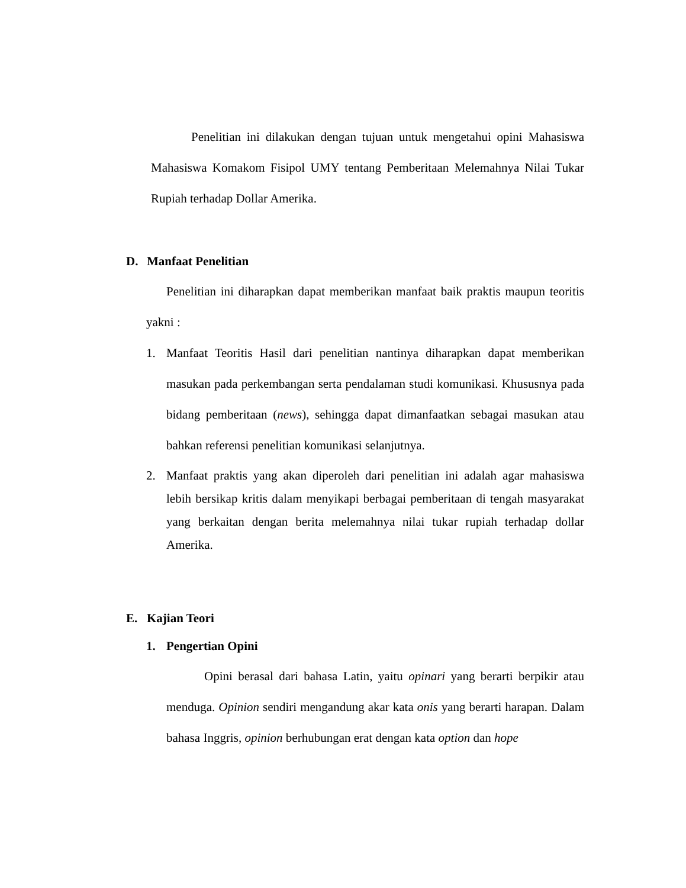Penelitian ini dilakukan dengan tujuan untuk mengetahui opini Mahasiswa Mahasiswa Komakom Fisipol UMY tentang Pemberitaan Melemahnya Nilai Tukar Rupiah terhadap Dollar Amerika.
D. Manfaat Penelitian
Penelitian ini diharapkan dapat memberikan manfaat baik praktis maupun teoritis yakni :
1. Manfaat Teoritis Hasil dari penelitian nantinya diharapkan dapat memberikan masukan pada perkembangan serta pendalaman studi komunikasi. Khususnya pada bidang pemberitaan (news), sehingga dapat dimanfaatkan sebagai masukan atau bahkan referensi penelitian komunikasi selanjutnya.
2. Manfaat praktis yang akan diperoleh dari penelitian ini adalah agar mahasiswa lebih bersikap kritis dalam menyikapi berbagai pemberitaan di tengah masyarakat yang berkaitan dengan berita melemahnya nilai tukar rupiah terhadap dollar Amerika.
E. Kajian Teori
1. Pengertian Opini
Opini berasal dari bahasa Latin, yaitu opinari yang berarti berpikir atau menduga. Opinion sendiri mengandung akar kata onis yang berarti harapan. Dalam bahasa Inggris, opinion berhubungan erat dengan kata option dan hope